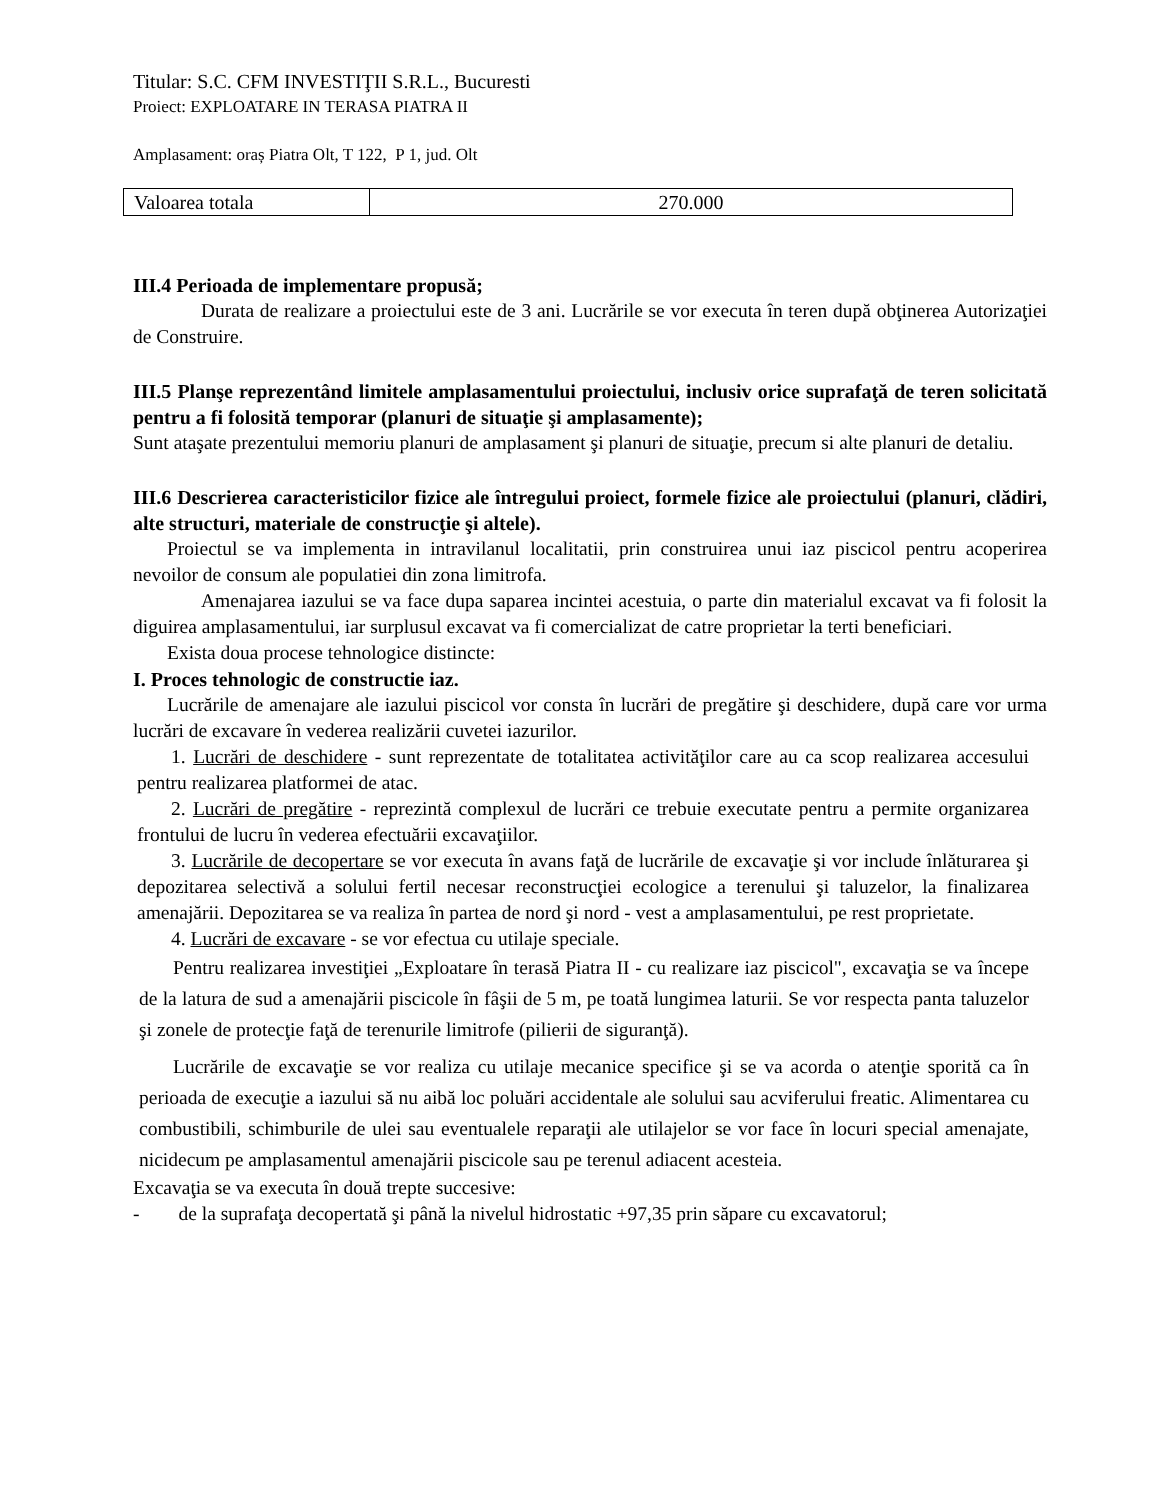Titular: S.C. CFM INVESTIŢII S.R.L., Bucuresti
Proiect: EXPLOATARE IN TERASA PIATRA II
Amplasament: oraș Piatra Olt, T 122, P 1, jud. Olt
| Valoarea totala | 270.000 |
III.4 Perioada de implementare propusă;
Durata de realizare a proiectului este de 3 ani. Lucrările se vor executa în teren după obţinerea Autorizaţiei de Construire.
III.5 Planşe reprezentând limitele amplasamentului proiectului, inclusiv orice suprafaţă de teren solicitată pentru a fi folosită temporar (planuri de situaţie şi amplasamente);
Sunt ataşate prezentului memoriu planuri de amplasament şi planuri de situaţie, precum si alte planuri de detaliu.
III.6 Descrierea caracteristicilor fizice ale întregului proiect, formele fizice ale proiectului (planuri, clădiri, alte structuri, materiale de construcţie şi altele).
Proiectul se va implementa in intravilanul localitatii, prin construirea unui iaz piscicol pentru acoperirea nevoilor de consum ale populatiei din zona limitrofa.
Amenajarea iazului se va face dupa saparea incintei acestuia, o parte din materialul excavat va fi folosit la diguirea amplasamentului, iar surplusul excavat va fi comercializat de catre proprietar la terti beneficiari.
Exista doua procese tehnologice distincte:
I. Proces tehnologic de constructie iaz.
Lucrările de amenajare ale iazului piscicol vor consta în lucrări de pregătire şi deschidere, după care vor urma lucrări de excavare în vederea realizării cuvetei iazurilor.
1. Lucrări de deschidere - sunt reprezentate de totalitatea activităţilor care au ca scop realizarea accesului pentru realizarea platformei de atac.
2. Lucrări de pregătire - reprezintă complexul de lucrări ce trebuie executate pentru a permite organizarea frontului de lucru în vederea efectuării excavaţiilor.
3. Lucrările de decopertare se vor executa în avans faţă de lucrările de excavaţie şi vor include înlăturarea şi depozitarea selectivă a solului fertil necesar reconstrucţiei ecologice a terenului şi taluzelor, la finalizarea amenajării. Depozitarea se va realiza în partea de nord şi nord - vest a amplasamentului, pe rest proprietate.
4. Lucrări de excavare - se vor efectua cu utilaje speciale.
Pentru realizarea investiţiei „Exploatare în terasă Piatra II - cu realizare iaz piscicol", excavaţia se va începe de la latura de sud a amenajării piscicole în fâşii de 5 m, pe toată lungimea laturii. Se vor respecta panta taluzelor şi zonele de protecţie faţă de terenurile limitrofe (pilierii de siguranţă).
Lucrările de excavaţie se vor realiza cu utilaje mecanice specifice şi se va acorda o atenţie sporită ca în perioada de execuţie a iazului să nu aibă loc poluări accidentale ale solului sau acviferului freatic. Alimentarea cu combustibili, schimburile de ulei sau eventualele reparaţii ale utilajelor se vor face în locuri special amenajate, nicidecum pe amplasamentul amenajării piscicole sau pe terenul adiacent acesteia.
Excavaţia se va executa în două trepte succesive:
- de la suprafaţa decopertată şi până la nivelul hidrostatic +97,35 prin săpare cu excavatorul;